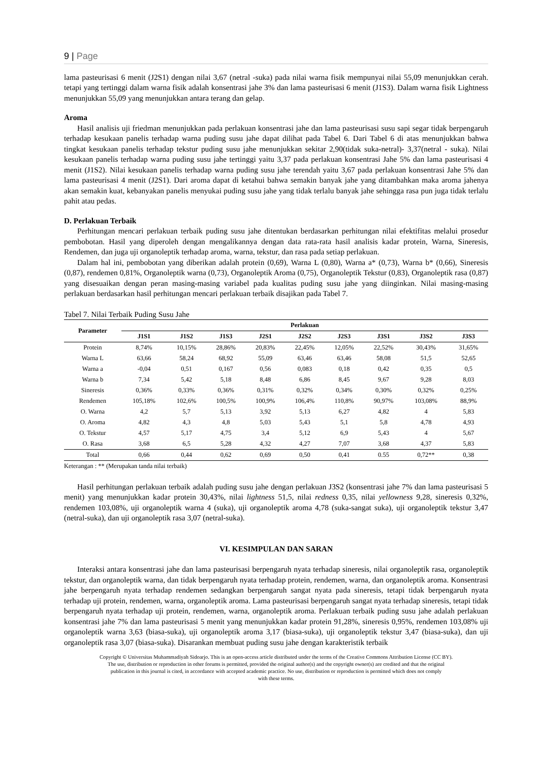9 | Page
lama pasteurisasi 6 menit (J2S1) dengan nilai 3,67 (netral -suka) pada nilai warna fisik mempunyai nilai 55,09 menunjukkan cerah. tetapi yang tertinggi dalam warna fisik adalah konsentrasi jahe 3% dan lama pasteurisasi 6 menit (J1S3). Dalam warna fisik Lightness menunjukkan 55,09 yang menunjukkan antara terang dan gelap.
Aroma
Hasil analisis uji friedman menunjukkan pada perlakuan konsentrasi jahe dan lama pasteurisasi susu sapi segar tidak berpengaruh terhadap kesukaan panelis terhadap warna puding susu jahe dapat dilihat pada Tabel 6. Dari Tabel 6 di atas menunjukkan bahwa tingkat kesukaan panelis terhadap tekstur puding susu jahe menunjukkan sekitar 2,90(tidak suka-netral)- 3,37(netral - suka). Nilai kesukaan panelis terhadap warna puding susu jahe tertinggi yaitu 3,37 pada perlakuan konsentrasi Jahe 5% dan lama pasteurisasi 4 menit (J1S2). Nilai kesukaan panelis terhadap warna puding susu jahe terendah yaitu 3,67 pada perlakuan konsentrasi Jahe 5% dan lama pasteurisasi 4 menit (J2S1). Dari aroma dapat di ketahui bahwa semakin banyak jahe yang ditambahkan maka aroma jahenya akan semakin kuat, kebanyakan panelis menyukai puding susu jahe yang tidak terlalu banyak jahe sehingga rasa pun juga tidak terlalu pahit atau pedas.
D. Perlakuan Terbaik
Perhitungan mencari perlakuan terbaik puding susu jahe ditentukan berdasarkan perhitungan nilai efektifitas melalui prosedur pembobotan. Hasil yang diperoleh dengan mengalikannya dengan data rata-rata hasil analisis kadar protein, Warna, Sineresis, Rendemen, dan juga uji organoleptik terhadap aroma, warna, tekstur, dan rasa pada setiap perlakuan.
Dalam hal ini, pembobotan yang diberikan adalah protein (0,69), Warna L (0,80), Warna a* (0,73), Warna b* (0,66), Sineresis (0,87), rendemen 0,81%, Organoleptik warna (0,73), Organoleptik Aroma (0,75), Organoleptik Tekstur (0,83), Organoleptik rasa (0,87) yang disesuaikan dengan peran masing-masing variabel pada kualitas puding susu jahe yang diinginkan. Nilai masing-masing perlakuan berdasarkan hasil perhitungan mencari perlakuan terbaik disajikan pada Tabel 7.
Tabel 7. Nilai Terbaik Puding Susu Jahe
| Parameter | Perlakuan | | | | | | | | |
| --- | --- | --- | --- | --- | --- | --- | --- | --- | --- |
| | J1S1 | J1S2 | J1S3 | J2S1 | J2S2 | J2S3 | J3S1 | J3S2 | J3S3 |
| Protein | 8,74% | 10,15% | 28,86% | 20,83% | 22,45% | 12,05% | 22,52% | 30,43% | 31,65% |
| Warna L | 63,66 | 58,24 | 68,92 | 55,09 | 63,46 | 63,46 | 58,08 | 51,5 | 52,65 |
| Warna a | -0,04 | 0,51 | 0,167 | 0,56 | 0,083 | 0,18 | 0,42 | 0,35 | 0,5 |
| Warna b | 7,34 | 5,42 | 5,18 | 8,48 | 6,86 | 8,45 | 9,67 | 9,28 | 8,03 |
| Sineresis | 0,36% | 0,33% | 0,36% | 0,31% | 0,32% | 0,34% | 0,30% | 0,32% | 0,25% |
| Rendemen | 105,18% | 102,6% | 100,5% | 100,9% | 106,4% | 110,8% | 90,97% | 103,08% | 88,9% |
| O. Warna | 4,2 | 5,7 | 5,13 | 3,92 | 5,13 | 6,27 | 4,82 | 4 | 5,83 |
| O. Aroma | 4,82 | 4,3 | 4,8 | 5,03 | 5,43 | 5,1 | 5,8 | 4,78 | 4,93 |
| O. Tekstur | 4,57 | 5,17 | 4,75 | 3,4 | 5,12 | 6,9 | 5,43 | 4 | 5,67 |
| O. Rasa | 3,68 | 6,5 | 5,28 | 4,32 | 4,27 | 7,07 | 3,68 | 4,37 | 5,83 |
| Total | 0,66 | 0,44 | 0,62 | 0,69 | 0,50 | 0,41 | 0.55 | 0,72** | 0,38 |
Keterangan : ** (Merupakan tanda nilai terbaik)
Hasil perhitungan perlakuan terbaik adalah puding susu jahe dengan perlakuan J3S2 (konsentrasi jahe 7% dan lama pasteurisasi 5 menit) yang menunjukkan kadar protein 30,43%, nilai lightness 51,5, nilai redness 0,35, nilai yellowness 9,28, sineresis 0,32%, rendemen 103,08%, uji organoleptik warna 4 (suka), uji organoleptik aroma 4,78 (suka-sangat suka), uji organoleptik tekstur 3,47 (netral-suka), dan uji organoleptik rasa 3,07 (netral-suka).
VI. KESIMPULAN DAN SARAN
Interaksi antara konsentrasi jahe dan lama pasteurisasi berpengaruh nyata terhadap sineresis, nilai organoleptik rasa, organoleptik tekstur, dan organoleptik warna, dan tidak berpengaruh nyata terhadap protein, rendemen, warna, dan organoleptik aroma. Konsentrasi jahe berpengaruh nyata terhadap rendemen sedangkan berpengaruh sangat nyata pada sineresis, tetapi tidak berpengaruh nyata terhadap uji protein, rendemen, warna, organoleptik aroma. Lama pasteurisasi berpengaruh sangat nyata terhadap sineresis, tetapi tidak berpengaruh nyata terhadap uji protein, rendemen, warna, organoleptik aroma. Perlakuan terbaik puding susu jahe adalah perlakuan konsentrasi jahe 7% dan lama pasteurisasi 5 menit yang menunjukkan kadar protein 91,28%, sineresis 0,95%, rendemen 103,08% uji organoleptik warna 3,63 (biasa-suka), uji organoleptik aroma 3,17 (biasa-suka), uji organoleptik tekstur 3,47 (biasa-suka), dan uji organoleptik rasa 3,07 (biasa-suka). Disarankan membuat puding susu jahe dengan karakteristik terbaik
Copyright © Universitas Muhammadiyah Sidoarjo. This is an open-access article distributed under the terms of the Creative Commons Attribution License (CC BY).
The use, distribution or reproduction in other forums is permitted, provided the original author(s) and the copyright owner(s) are credited and that the original
publication in this journal is cited, in accordance with accepted academic practice. No use, distribution or reproduction is permitted which does not comply
with these terms.